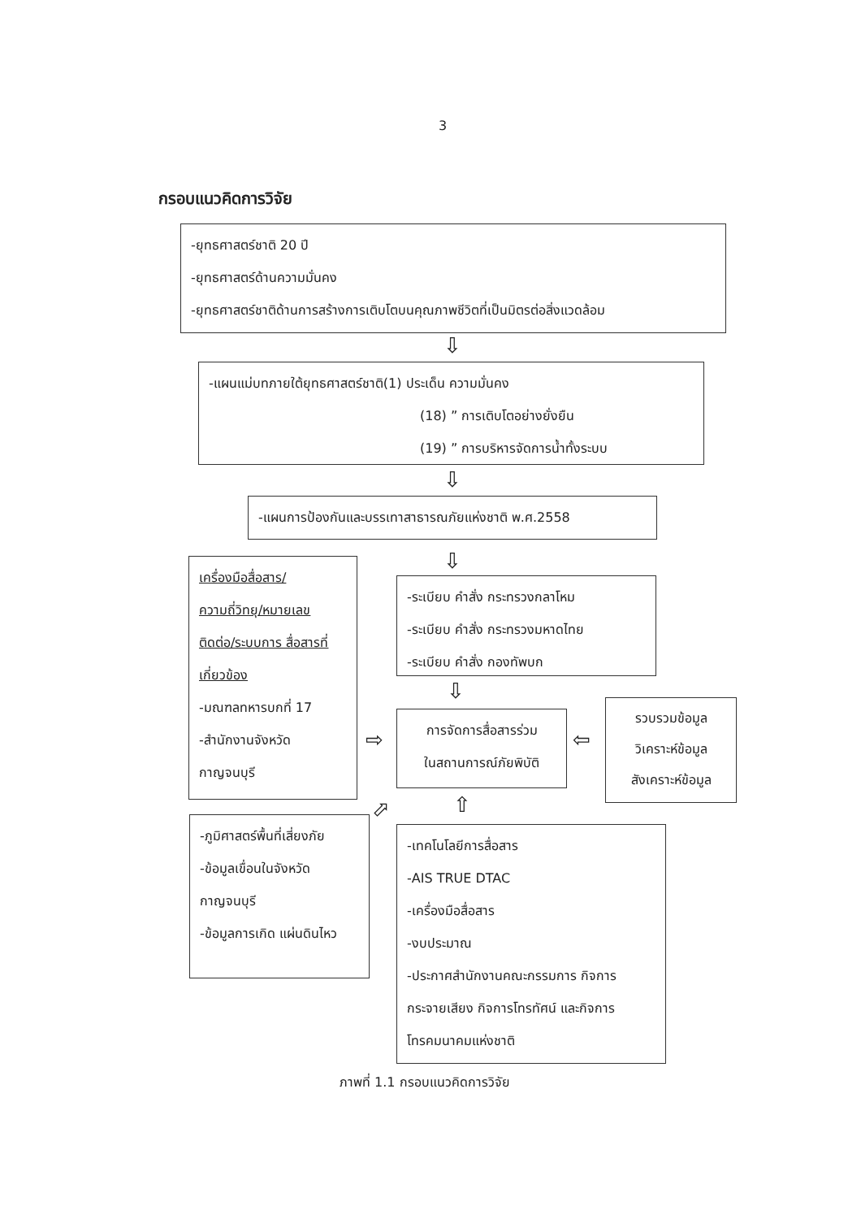3
กรอบแนวคิดการวิจัย
-ยุทธศาสตร์ชาติ 20 ปี
-ยุทธศาสตร์ด้านความมั่นคง
-ยุทธศาสตร์ชาติด้านการสร้างการเติบโตบนคุณภาพชีวิตที่เป็นมิตรต่อสิ่งแวดล้อม
⇩
-แผนแม่บทภายใต้ยุทธศาสตร์ชาติ(1) ประเด็น ความมั่นคง
(18) ” การเติบโตอย่างยั่งยืน
(19) ” การบริหารจัดการน้ำทั้งระบบ
⇩
-แผนการป้องกันและบรรเทาสาธารณภัยแห่งชาติ พ.ศ.2558
เครื่องมือสื่อสาร/ ความถี่วิทยุ/หมายเลข ติดต่อ/ระบบการ สื่อสารที่เกี่ยวข้อง
-มณฑลทหารบกที่ 17
-สำนักงานจังหวัด กาญจนบุรี
⇩
-ระเบียบ คำสั่ง กระทรวงกลาโหม
-ระเบียบ คำสั่ง กระทรวงมหาดไทย
-ระเบียบ คำสั่ง กองทัพบก
⇩
⇨
การจัดการสื่อสารร่วม
ในสถานการณ์ภัยพิบัติ
⇦
รวบรวมข้อมูล
วิเคราะห์ข้อมูล
สังเคราะห์ข้อมูล
⬀ ⇧
-ภูมิศาสตร์พื้นที่เสี่ยงภัย
-ข้อมูลเขื่อนในจังหวัด กาญจนบุรี
-ข้อมูลการเกิด แผ่นดินไหว
-เทคโนโลยีการสื่อสาร
-AIS TRUE DTAC
-เครื่องมือสื่อสาร
-งบประมาณ
-ประกาศสำนักงานคณะกรรมการ กิจการกระจายเสียง กิจการโทรทัศน์ และกิจการโทรคมนาคมแห่งชาติ
ภาพที่ 1.1 กรอบแนวคิดการวิจัย